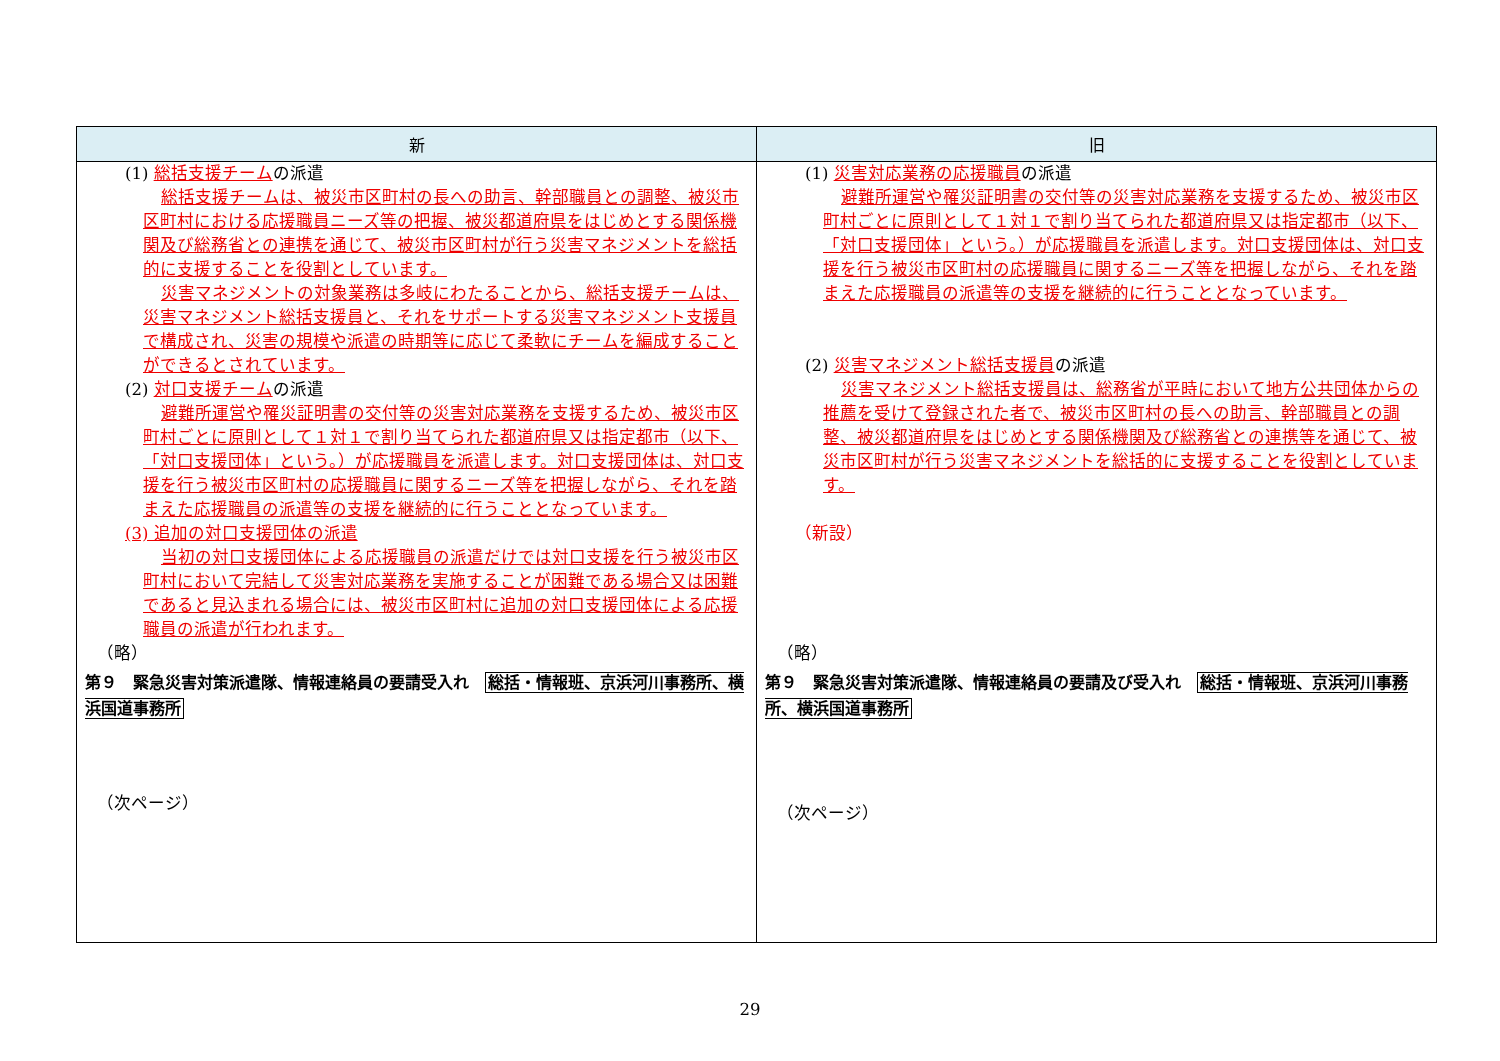| 新 | 旧 |
| --- | --- |
| (1) 総括支援チーム の派遣 総括支援チームは、被災市区町村の長への助言、幹部職員との調整、被災市区町村における応援職員ニーズ等の把握、被災都道府県をはじめとする関係機関及び総務省との連携を通じて、被災市区町村が行う災害マネジメントを総括的に支援することを役割としています。 災害マネジメントの対象業務は多岐にわたることから、総括支援チームは、災害マネジメント総括支援員と、それをサポートする災害マネジメント支援員で構成され、災害の規模や派遣の時期等に応じて柔軟にチームを編成することができるとされています。 (2) 対口支援チーム の派遣 避難所運営や罹災証明書の交付等の災害対応業務を支援するため、被災市区町村ごとに原則として１対１で割り当てられた都道府県又は指定都市（以下、「対口支援団体」という。）が応援職員を派遣します。対口支援団体は、対口支援を行う被災市区町村の応援職員に関するニーズ等を把握しながら、それを踏まえた応援職員の派遣等の支援を継続的に行うこととなっています。 (3) 追加の対口支援団体の派遣 当初の対口支援団体による応援職員の派遣だけでは対口支援を行う被災市区町村において完結して災害対応業務を実施することが困難である場合又は困難であると見込まれる場合には、被災市区町村に追加の対口支援団体による応援職員の派遣が行われます。 （略） 第９ 緊急災害対策派遣隊、情報連絡員の要請受入れ 総括・情報班、京浜河川事務所、横浜国道事務所 （次ページ） | (1) 災害対応業務の応援職員 の派遣 避難所運営や罹災証明書の交付等の災害対応業務を支援するため、被災市区町村ごとに原則として１対１で割り当てられた都道府県又は指定都市（以下、「対口支援団体」という。）が応援職員を派遣します。対口支援団体は、対口支援を行う被災市区町村の応援職員に関するニーズ等を把握しながら、それを踏まえた応援職員の派遣等の支援を継続的に行うこととなっています。 (2) 災害マネジメント総括支援員 の派遣 災害マネジメント総括支援員は、総務省が平時において地方公共団体からの推薦を受けて登録された者で、被災市区町村の長への助言、幹部職員との調整、被災都道府県をはじめとする関係機関及び総務省との連携等を通じて、被災市区町村が行う災害マネジメントを総括的に支援することを役割としています。 （新設） （略） 第９ 緊急災害対策派遣隊、情報連絡員の要請及び受入れ 総括・情報班、京浜河川事務所、横浜国道事務所 （次ページ） |
29